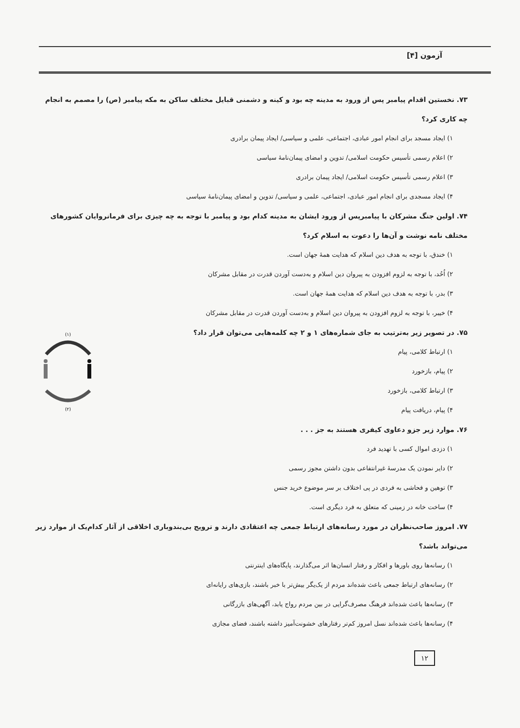آزمون [۴]
۷۳. نخستین اقدام پیامبر پس از ورود به مدینه چه بود و کینه و دشمنی قبایل مختلف ساکن به مکه پیامبر (ص) را مصمم به انجام چه کاری کرد؟
۱) ایجاد مسجد برای انجام امور عبادی، اجتماعی، علمی و سیاسی/ ایجاد پیمان برادری
۲) اعلام رسمی تأسیس حکومت اسلامی/ تدوین و امضای پیمان‌نامهٔ سیاسی
۳) اعلام رسمی تأسیس حکومت اسلامی/ ایجاد پیمان برادری
۴) ایجاد مسجدی برای انجام امور عبادی، اجتماعی، علمی و سیاسی/ تدوین و امضای پیمان‌نامهٔ سیاسی
۷۴. اولین جنگ مشرکان با پیامبرپس از ورود ایشان به مدینه کدام بود و پیامبر با توجه به چه چیزی برای فرمانروایان کشورهای مختلف نامه نوشت و آن‌ها را دعوت به اسلام کرد؟
۱) خندق، با توجه به هدف دین اسلام که هدایت همهٔ جهان است.
۲) اُحُد، با توجه به لزوم افزودن به پیروان دین اسلام و به‌دست آوردن قدرت در مقابل مشرکان
۳) بدر، با توجه به هدف دین اسلام که هدایت همهٔ جهان است.
۴) خیبر، با توجه به لزوم افزودن به پیروان دین اسلام و به‌دست آوردن قدرت در مقابل مشرکان
۷۵. در تصویر زیر به‌ترتیب به جای شماره‌های ۱ و ۲ چه کلمه‌هایی می‌توان قرار داد؟
۱) ارتباط کلامی، پیام
۲) پیام، بازخورد
۳) ارتباط کلامی، بازخورد
۴) پیام، دریافت پیام
۷۶. موارد زیر جزو دعاوی کیفری هستند به جز . . .
۱) دزدی اموال کسی با تهدید فرد
۲) دایر نمودن یک مدرسهٔ غیرانتفاعی بدون داشتن مجوز رسمی
۳) توهین و فحاشی به فردی در پی اختلاف بر سر موضوع خرید جنس
۴) ساخت خانه در زمینی که متعلق به فرد دیگری است.
۷۷. امروز صاحب‌نظران در مورد رسانه‌های ارتباط جمعی چه اعتقادی دارند و ترویج بی‌بندوباری اخلاقی از آثار کدام‌یک از موارد زیر می‌تواند باشد؟
۱) رسانه‌ها روی باورها و افکار و رفتار انسان‌ها اثر می‌گذارند، پایگاه‌های اینترنتی
۲) رسانه‌های ارتباط جمعی باعث شده‌اند مردم از یک‌یگر بیش‌تر با خبر باشند، بازی‌های رایانه‌ای
۳) رسانه‌ها باعث شده‌اند فرهنگ مصرف‌گرایی در بین مردم رواج یابد، آگهی‌های بازرگانی
۴) رسانه‌ها باعث شده‌اند نسل امروز کم‌تر رفتارهای خشونت‌آمیز داشته باشند، فضای مجازی
(۱)
(۲)
۱۲